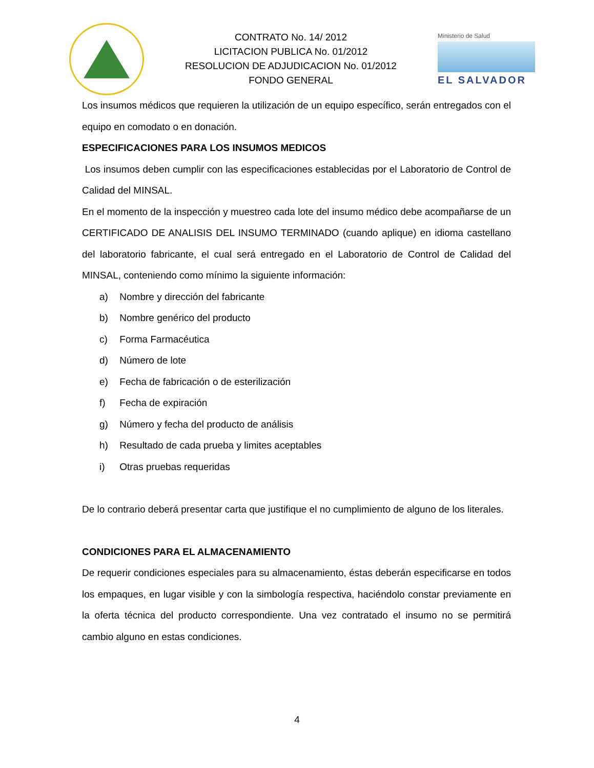CONTRATO No. 14/ 2012
LICITACION PUBLICA No. 01/2012
RESOLUCION DE ADJUDICACION No. 01/2012
FONDO GENERAL
Ministerio de Salud
EL SALVADOR
Los insumos médicos que requieren la utilización de un equipo específico, serán entregados con el equipo en comodato o en donación.
ESPECIFICACIONES PARA LOS INSUMOS MEDICOS
Los insumos deben cumplir con las especificaciones establecidas por el Laboratorio de Control de Calidad del MINSAL.
En el momento de la inspección y muestreo cada lote del insumo médico debe acompañarse de un CERTIFICADO DE ANALISIS DEL INSUMO TERMINADO (cuando aplique) en idioma castellano del laboratorio fabricante, el cual será entregado en el Laboratorio de Control de Calidad del MINSAL, conteniendo como mínimo la siguiente información:
a) Nombre y dirección del fabricante
b) Nombre genérico del producto
c) Forma Farmacéutica
d) Número de lote
e) Fecha de fabricación o de esterilización
f) Fecha de expiración
g) Número y fecha del producto de análisis
h) Resultado de cada prueba y limites aceptables
i) Otras pruebas requeridas
De lo contrario deberá presentar carta que justifique el no cumplimiento de alguno de los literales.
CONDICIONES PARA EL ALMACENAMIENTO
De requerir condiciones especiales para su almacenamiento, éstas deberán especificarse en todos los empaques, en lugar visible y con la simbología respectiva, haciéndolo constar previamente en la oferta técnica del producto correspondiente. Una vez contratado el insumo no se permitirá cambio alguno en estas condiciones.
4